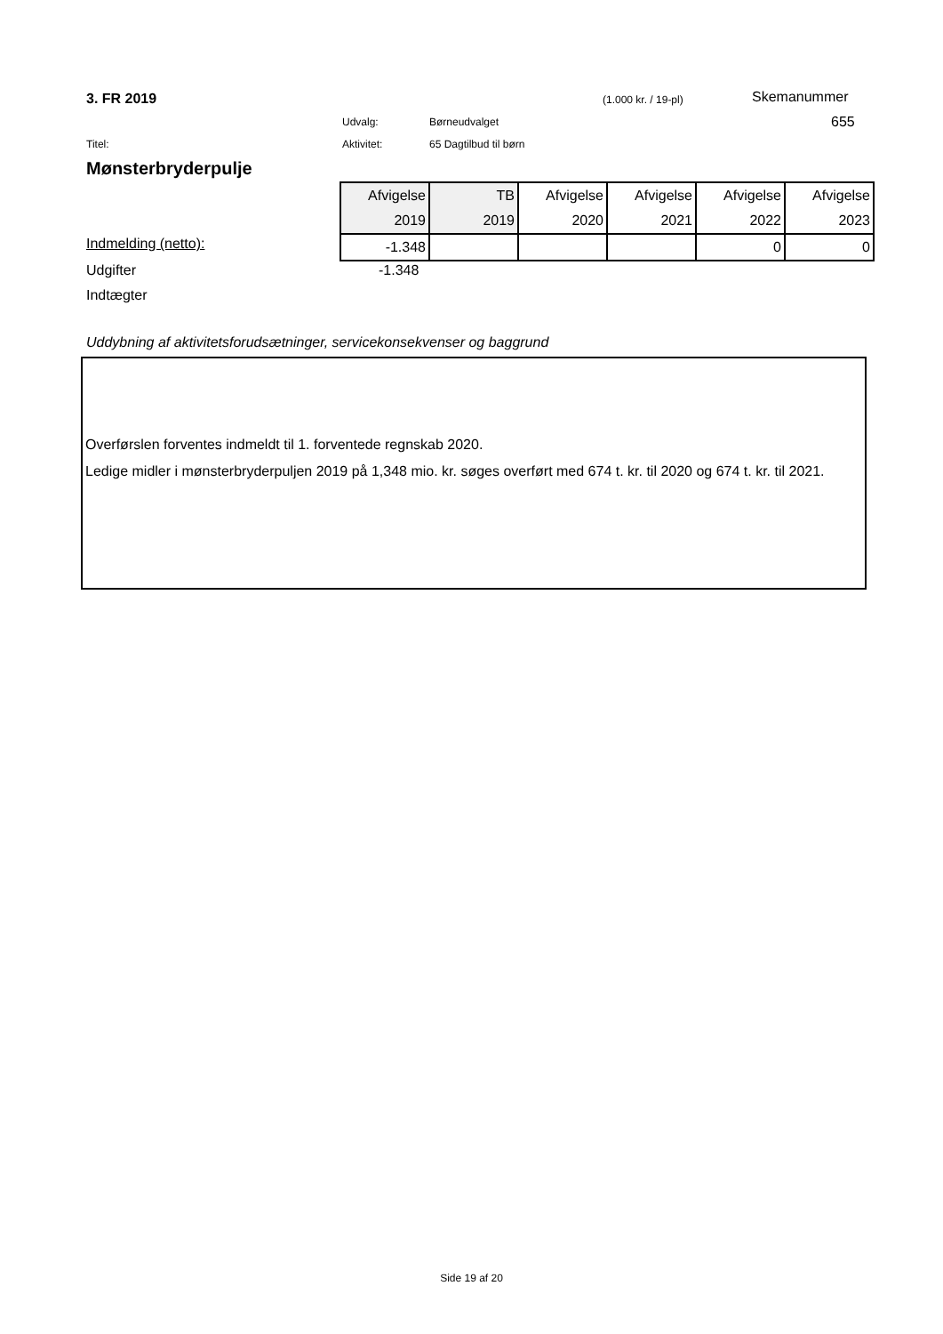3. FR 2019 (1.000 kr. / 19-pl) Skemanummer
Udvalg: Børneudvalget 655
Titel: Aktivitet: 65 Dagtilbud til børn
Mønsterbryderpulje
| Afvigelse | TB | Afvigelse | Afvigelse | Afvigelse | Afvigelse |
| 2019 | 2019 | 2020 | 2021 | 2022 | 2023 |
| -1.348 | | | | 0 | 0 |
Indmelding (netto):
Udgifter -1.348
Indtægter
Uddybning af aktivitetsforudsætninger, servicekonsekvenser og baggrund
Overførslen forventes indmeldt til 1. forventede regnskab 2020.
Ledige midler i mønsterbryderpuljen 2019 på 1,348 mio. kr. søges overført med 674 t. kr. til 2020 og 674 t. kr. til 2021.
Side 19 af 20